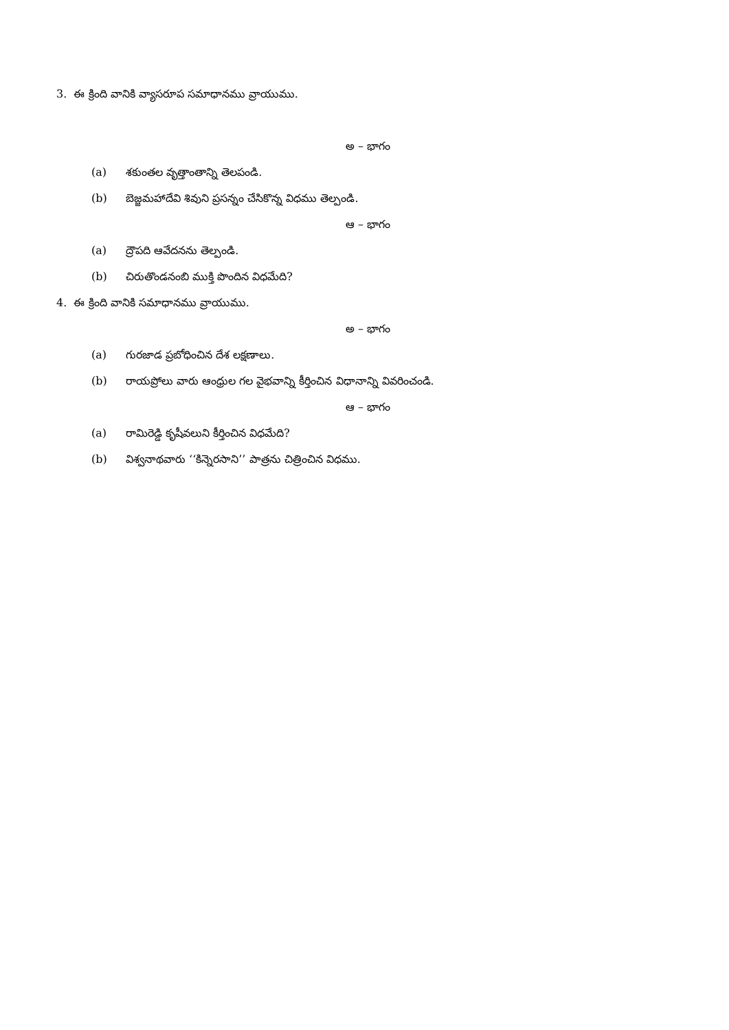3. ఈ క్రింది వానికి వ్యాసరూప సమాధానము వ్రాయుము.
అ – భాగం
(a) శకుంతల వృత్తాంతాన్ని తెలపండి.
(b) బెజ్జమహాదేవి శివుని ప్రసన్నం చేసికొన్న విధము తెల్పండి.
ఆ – భాగం
(a) ద్రౌపది ఆవేదనను తెల్పండి.
(b) చిరుతొండనంబి ముక్తి పొందిన విధమేది?
4. ఈ క్రింది వానికి సమాధానము వ్రాయుము.
అ – భాగం
(a) గురజాడ ప్రబోధించిన దేశ లక్షణాలు.
(b) రాయప్రోలు వారు ఆంధ్రుల గల వైభవాన్ని కీర్తించిన విధానాన్ని వివరించండి.
ఆ – భాగం
(a) రామిరెడ్డి కృషీవలుని కీర్తించిన విధమేది?
(b) విశ్వనాథవారు ‘‘కిన్నెరసాని’’ పాత్రను చిత్రించిన విధము.